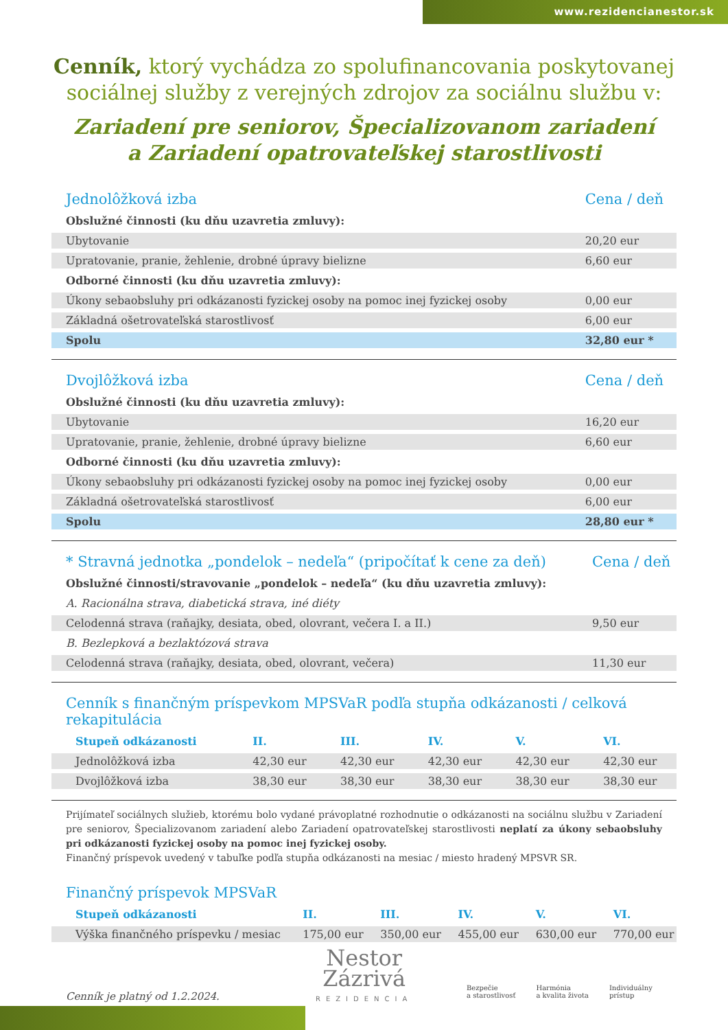www.rezidencianestor.sk
Cenník, ktorý vychádza zo spolufinancovania poskytovanej
sociálnej služby z verejných zdrojov za sociálnu službu v:
Zariadení pre seniorov, Špecializovanom zariadení
a Zariadení opatrovateľskej starostlivosti
| Jednolôžková izba | Cena / deň |
| --- | --- |
| Obslužné činnosti (ku dňu uzavretia zmluvy): | |
| Ubytovanie | 20,20 eur |
| Upratovanie, pranie, žehlenie, drobné úpravy bielizne | 6,60 eur |
| Odborné činnosti (ku dňu uzavretia zmluvy): | |
| Úkony sebaobsluhy pri odkázanosti fyzickej osoby na pomoc inej fyzickej osoby | 0,00 eur |
| Základná ošetrovateľská starostlivosť | 6,00 eur |
| Spolu | 32,80 eur * |
| Dvojlôžková izba | Cena / deň |
| --- | --- |
| Obslužné činnosti (ku dňu uzavretia zmluvy): | |
| Ubytovanie | 16,20 eur |
| Upratovanie, pranie, žehlenie, drobné úpravy bielizne | 6,60 eur |
| Odborné činnosti (ku dňu uzavretia zmluvy): | |
| Úkony sebaobsluhy pri odkázanosti fyzickej osoby na pomoc inej fyzickej osoby | 0,00 eur |
| Základná ošetrovateľská starostlivosť | 6,00 eur |
| Spolu | 28,80 eur * |
| * Stravná jednotka „pondelok – nedeľa“ (pripočítať k cene za deň) | Cena / deň |
| --- | --- |
| Obslužné činnosti/stravovanie „pondelok – nedeľa“ (ku dňu uzavretia zmluvy): | |
| A. Racionálna strava, diabetická strava, iné diéty | |
| Celodenná strava (raňajky, desiata, obed, olovrant, večera I. a II.) | 9,50 eur |
| B. Bezlepková a bezlaktózová strava | |
| Celodenná strava (raňajky, desiata, obed, olovrant, večera) | 11,30 eur |
| Cenník s finančným príspevkom MPSVaR podľa stupňa odkázanosti / celková rekapitulácia | | | | | |
| --- | --- | --- | --- | --- | --- |
| Stupeň odkázanosti | II. | III. | IV. | V. | VI. |
| Jednolôžková izba | 42,30 eur | 42,30 eur | 42,30 eur | 42,30 eur | 42,30 eur |
| Dvojlôžková izba | 38,30 eur | 38,30 eur | 38,30 eur | 38,30 eur | 38,30 eur |
Prijímateľ sociálnych služieb, ktorému bolo vydané právoplatné rozhodnutie o odkázanosti na sociálnu službu v Zariadení pre seniorov, Špecializovanom zariadení alebo Zariadení opatrovateľskej starostlivosti neplatí za úkony sebaobsluhy pri odkázanosti fyzickej osoby na pomoc inej fyzickej osoby.
Finančný príspevok uvedený v tabuľke podľa stupňa odkázanosti na mesiac / miesto hradený MPSVR SR.
| Finančný príspevok MPSVaR | | | | | |
| --- | --- | --- | --- | --- | --- |
| Stupeň odkázanosti | II. | III. | IV. | V. | VI. |
| Výška finančného príspevku / mesiac | 175,00 eur | 350,00 eur | 455,00 eur | 630,00 eur | 770,00 eur |
Cenník je platný od 1.2.2024.
Nestor
Zázrivá
REZIDENCIA
Bezpečie
a starostlivosť
Harmónia
a kvalita života
Individuálny
prístup